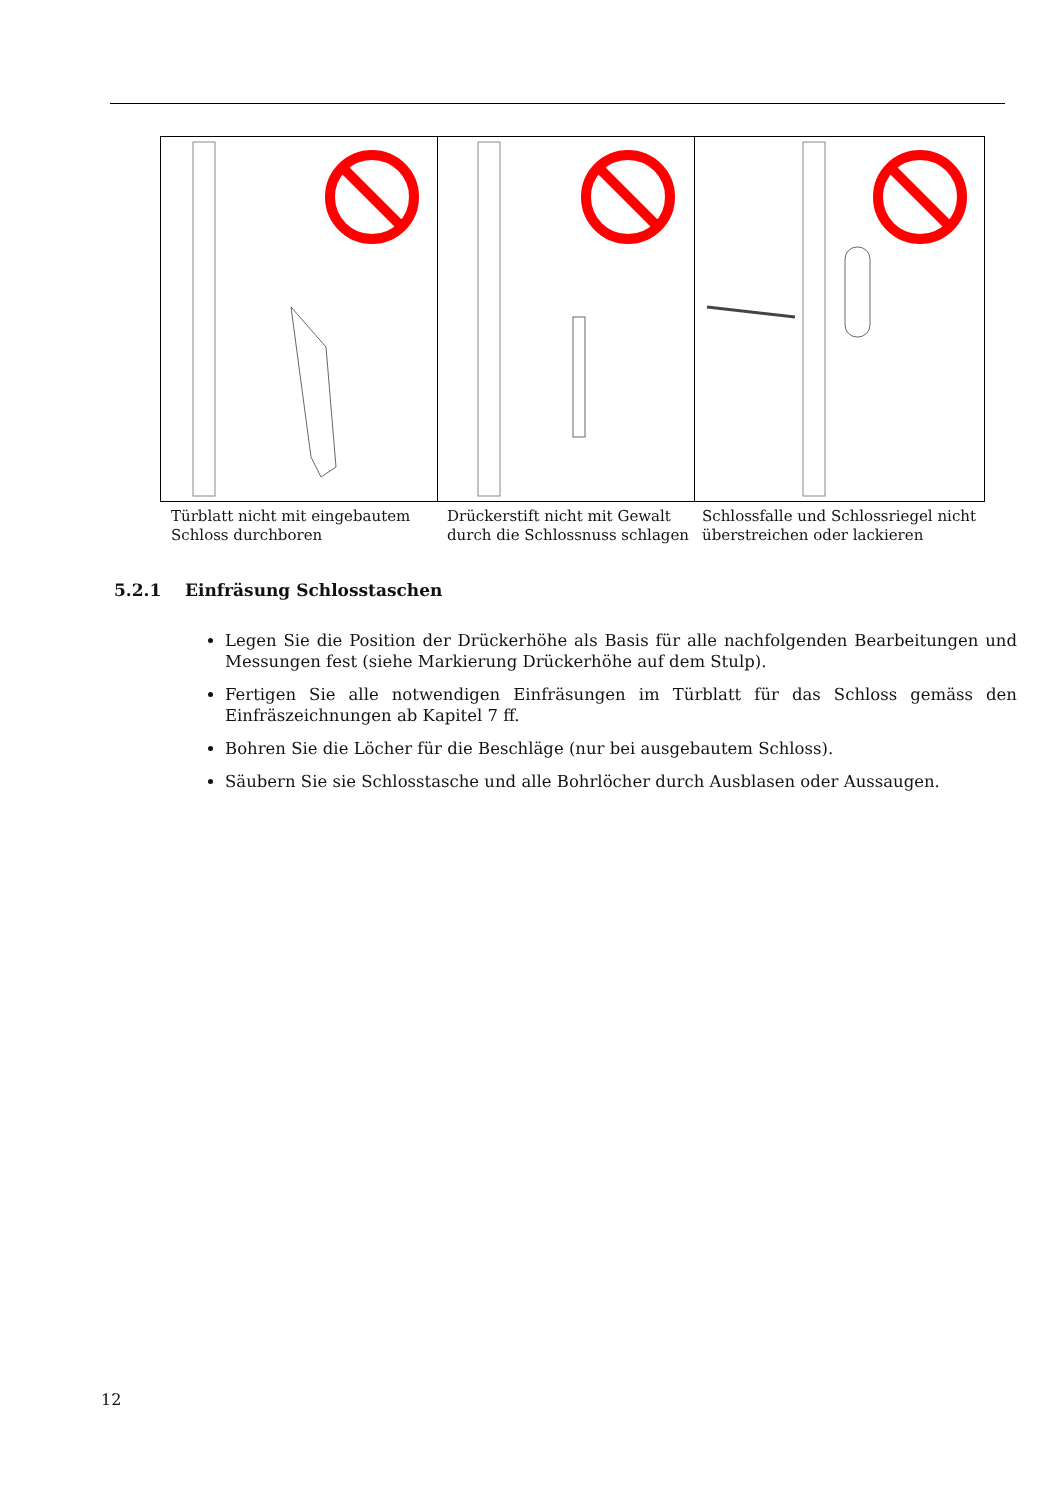Türblatt nicht mit eingebautem Schloss durchboren
Drückerstift nicht mit Gewalt durch die Schlossnuss schlagen
Schlossfalle und Schlossriegel nicht überstreichen oder lackieren
5.2.1 Einfräsung Schlosstaschen
Legen Sie die Position der Drückerhöhe als Basis für alle nachfolgenden Bearbeitungen und Messungen fest (siehe Markierung Drückerhöhe auf dem Stulp).
Fertigen Sie alle notwendigen Einfräsungen im Türblatt für das Schloss gemäss den Einfräszeichnungen ab Kapitel 7 ff.
Bohren Sie die Löcher für die Beschläge (nur bei ausgebautem Schloss).
Säubern Sie sie Schlosstasche und alle Bohrlöcher durch Ausblasen oder Aussaugen.
12